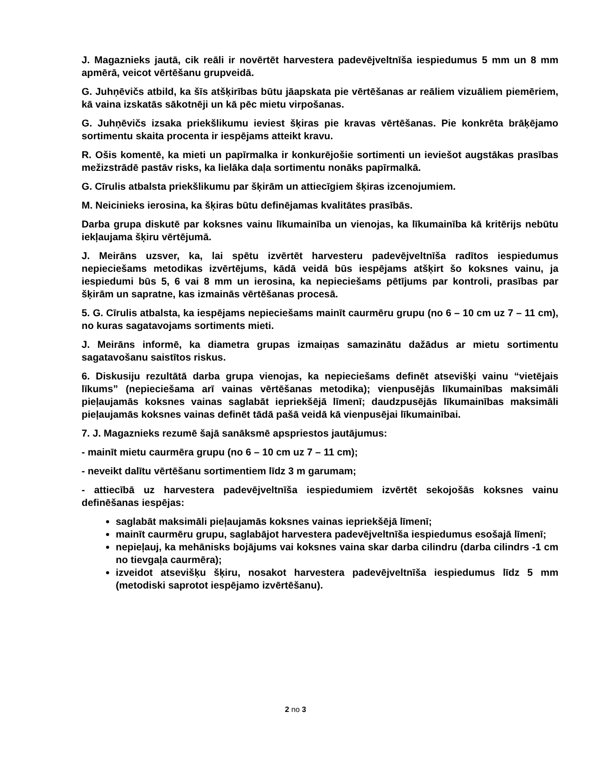J. Magaznieks jautā, cik reāli ir novērtēt harvestera padevējveltnīša iespiedumus 5 mm un 8 mm apmērā, veicot vērtēšanu grupveidā.
G. Juhņēvičs atbild, ka šīs atšķirības būtu jāapskata pie vērtēšanas ar reāliem vizuāliem piemēriem, kā vaina izskatās sākotnēji un kā pēc mietu virpošanas.
G. Juhņēvičs izsaka priekšlikumu ieviest šķiras pie kravas vērtēšanas. Pie konkrēta brāķējamo sortimentu skaita procenta ir iespējams atteikt kravu.
R. Ošis komentē, ka mieti un papīrmalka ir konkurējošie sortimenti un ieviešot augstākas prasības mežizstrādē pastāv risks, ka lielāka daļa sortimentu nonāks papīrmalkā.
G. Cīrulis atbalsta priekšlikumu par šķirām un attiecīgiem šķiras izcenojumiem.
M. Neicinieks ierosina, ka šķiras būtu definējamas kvalitātes prasībās.
Darba grupa diskutē par koksnes vainu līkumainība un vienojas, ka līkumainība kā kritērijs nebūtu iekļaujama šķiru vērtējumā.
J. Meirāns uzsver, ka, lai spētu izvērtēt harvesteru padevējveltnīša radītos iespiedumus nepieciešams metodikas izvērtējums, kādā veidā būs iespējams atšķirt šo koksnes vainu, ja iespiedumi būs 5, 6 vai 8 mm un ierosina, ka nepieciešams pētījums par kontroli, prasības par šķirām un sapratne, kas izmainās vērtēšanas procesā.
5. G. Cīrulis atbalsta, ka iespējams nepieciešams mainīt caurmēru grupu (no 6 – 10 cm uz 7 – 11 cm), no kuras sagatavojams sortiments mieti.
J. Meirāns informē, ka diametra grupas izmaiņas samazinātu dažādus ar mietu sortimentu sagatavošanu saistītos riskus.
6. Diskusiju rezultātā darba grupa vienojas, ka nepieciešams definēt atsevišķi vainu “vietējais līkums” (nepieciešama arī vainas vērtēšanas metodika); vienpusējās līkumainības maksimāli pieļaujamās koksnes vainas saglabāt iepriekšējā līmenī; daudzpusējās līkumainības maksimāli pieļaujamās koksnes vainas definēt tādā pašā veidā kā vienpusējai līkumainībai.
7. J. Magaznieks rezumē šajā sanāksmē apspriestos jautājumus:
- mainīt mietu caurmēra grupu (no 6 – 10 cm uz 7 – 11 cm);
- neveikt dalītu vērtēšanu sortimentiem līdz 3 m garumam;
- attiecībā uz harvestera padevējveltnīša iespiedumiem izvērtēt sekojošās koksnes vainu definēšanas iespējas:
saglabāt maksimāli pieļaujamās koksnes vainas iepriekšējā līmenī;
mainīt caurmēru grupu, saglabājot harvestera padevējveltnīša iespiedumus esošajā līmenī;
nepieļauj, ka mehānisks bojājums vai koksnes vaina skar darba cilindru (darba cilindrs -1 cm no tievgaļa caurmēra);
izveidot atsevišķu šķiru, nosakot harvestera padevējveltnīša iespiedumus līdz 5 mm (metodiski saprotot iespējamo izvērtēšanu).
2 no 3